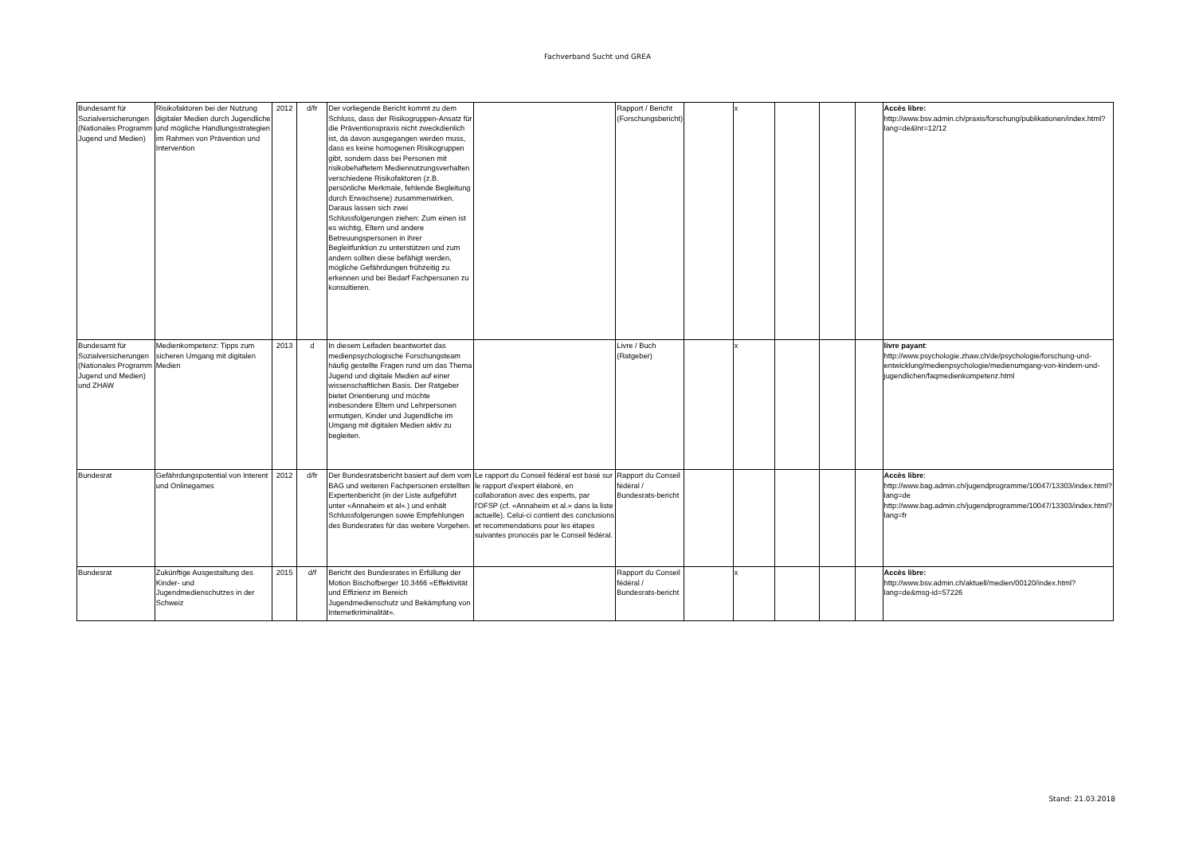Fachverband Sucht und GREA
| Bundesamt für Sozialversicherungen (Nationales Programm Jugend und Medien) | Risikofaktoren bei der Nutzung digitaler Medien durch Jugendliche und mögliche Handlungsstrategien im Rahmen von Prävention und Intervention | 2012 | d/fr | Der vorliegende Bericht kommt zu dem Schluss, dass der Risikogruppen-Ansatz für die Präventionspraxis nicht zweckdienlich ist, da davon ausgegangen werden muss, dass es keine homogenen Risikogruppen gibt, sondern dass bei Personen mit risikobehaftetem Mediennutzungsverhalten verschiedene Risikofaktoren (z.B. persönliche Merkmale, fehlende Begleitung durch Erwachsene) zusammenwirken. Daraus lassen sich zwei Schlussfolgerungen ziehen: Zum einen ist es wichtig, Eltern und andere Betreuungspersonen in ihrer Begleitfunktion zu unterstützen und zum andern sollten diese befähigt werden, mögliche Gefährdungen frühzeitig zu erkennen und bei Bedarf Fachpersonen zu konsultieren. | | Rapport / Bericht (Forschungsbericht) | | x | | | | Accès libre: http://www.bsv.admin.ch/praxis/forschung/publikationen/index.html?lang=de&lnr=12/12 |
| Bundesamt für Sozialversicherungen (Nationales Programm Jugend und Medien) und ZHAW | Medienkompetenz: Tipps zum sicheren Umgang mit digitalen Medien | 2013 | d | In diesem Leifaden beantwortet das medienpsychologische Forschungsteam häufig gestellte Fragen rund um das Thema Jugend und digitale Medien auf einer wissenschaftlichen Basis. Der Ratgeber bietet Orientierung und möchte insbesondere Eltern und Lehrpersonen ermutigen, Kinder und Jugendliche im Umgang mit digitalen Medien aktiv zu begleiten. | | Livre / Buch (Ratgeber) | | x | | | | livre payant : http://www.psychologie.zhaw.ch/de/psychologie/forschung-und-entwicklung/medienpsychologie/medienumgang-von-kindern-und-jugendlichen/faqmedienkompetenz.html |
| Bundesrat | Gefährdungspotential von Interent und Onlinegames | 2012 | d/fr | Der Bundesratsbericht basiert auf dem vom BAG und weiteren Fachpersonen erstellten Expertenbericht (in der Liste aufgeführt unter «Annaheim et al».) und enhält Schlussfolgerungen sowie Empfehlungen des Bundesrates für das weitere Vorgehen. | Le rapport du Conseil fédéral est basé sur le rapport d'expert élaboré, en collaboration avec des experts, par l'OFSP (cf. «Annaheim et al.» dans la liste actuelle). Celui-ci contient des conclusions et recommendations pour les étapes suivantes pronocés par le Conseil fédéral. | Rapport du Conseil fédéral / Bundesrats-bericht | | | | | | Accès libre : http://www.bag.admin.ch/jugendprogramme/10047/13303/index.html?lang=de http://www.bag.admin.ch/jugendprogramme/10047/13303/index.html?lang=fr |
| Bundesrat | Zukünftige Ausgestaltung des Kinder- und Jugendmedienschutzes in der Schweiz | 2015 | d/f | Bericht des Bundesrates in Erfüllung der Motion Bischofberger 10.3466 «Effektivität und Effizienz im Bereich Jugendmedienschutz und Bekämpfung von Internetkriminalität». | | Rapport du Conseil fédéral / Bundesrats-bericht | | x | | | | Accès libre: http://www.bsv.admin.ch/aktuell/medien/00120/index.html?lang=de&msg-id=57226 |
Stand: 21.03.2018